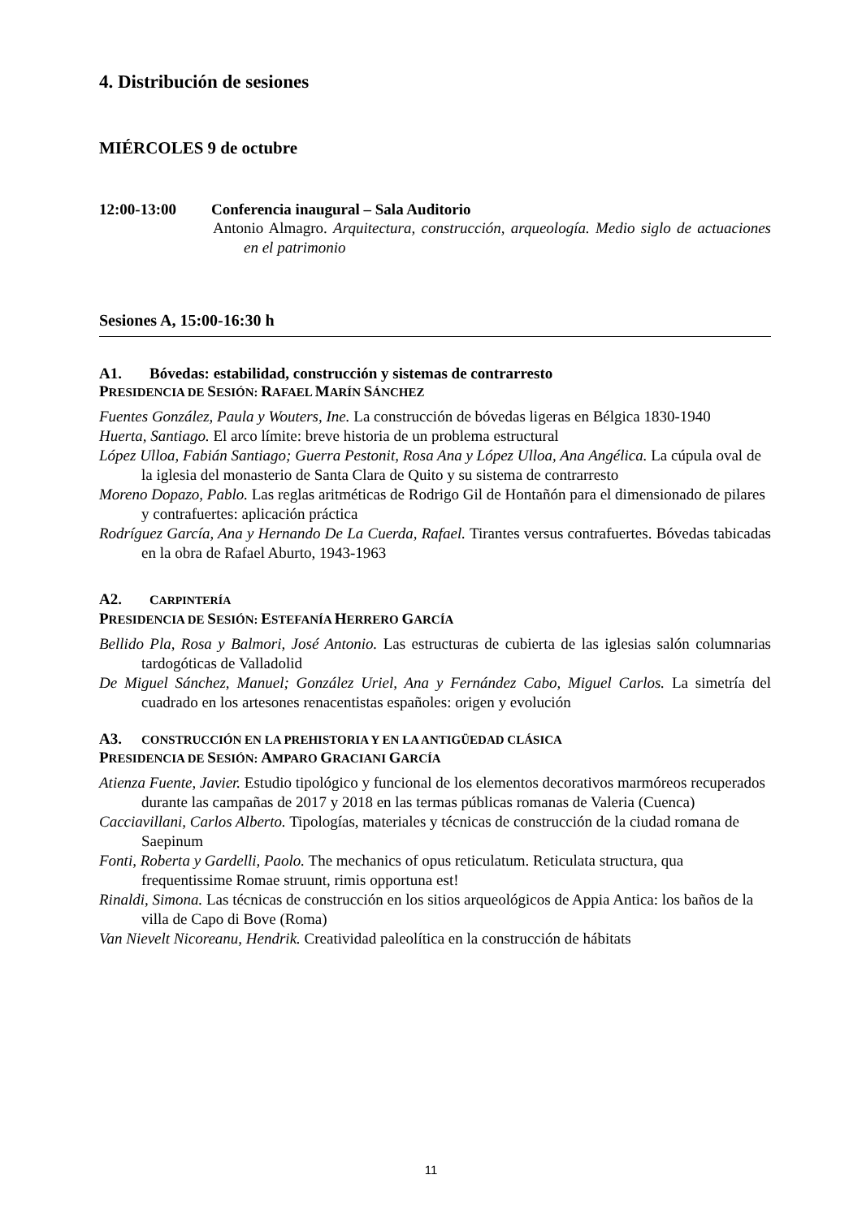4. Distribución de sesiones
MIÉRCOLES 9 de octubre
12:00-13:00 Conferencia inaugural – Sala Auditorio
Antonio Almagro. Arquitectura, construcción, arqueología. Medio siglo de actuaciones en el patrimonio
Sesiones A, 15:00-16:30 h
A1. Bóvedas: estabilidad, construcción y sistemas de contrarresto
PRESIDENCIA DE SESIÓN: RAFAEL MARÍN SÁNCHEZ
Fuentes González, Paula y Wouters, Ine. La construcción de bóvedas ligeras en Bélgica 1830-1940
Huerta, Santiago. El arco límite: breve historia de un problema estructural
López Ulloa, Fabián Santiago; Guerra Pestonit, Rosa Ana y López Ulloa, Ana Angélica. La cúpula oval de la iglesia del monasterio de Santa Clara de Quito y su sistema de contrarresto
Moreno Dopazo, Pablo. Las reglas aritméticas de Rodrigo Gil de Hontañón para el dimensionado de pilares y contrafuertes: aplicación práctica
Rodríguez García, Ana y Hernando De La Cuerda, Rafael. Tirantes versus contrafuertes. Bóvedas tabicadas en la obra de Rafael Aburto, 1943-1963
A2. CARPINTERÍA
PRESIDENCIA DE SESIÓN: ESTEFANÍA HERRERO GARCÍA
Bellido Pla, Rosa y Balmori, José Antonio. Las estructuras de cubierta de las iglesias salón columnarias tardogóticas de Valladolid
De Miguel Sánchez, Manuel; González Uriel, Ana y Fernández Cabo, Miguel Carlos. La simetría del cuadrado en los artesones renacentistas españoles: origen y evolución
A3. CONSTRUCCIÓN EN LA PREHISTORIA Y EN LA ANTIGÜEDAD CLÁSICA
PRESIDENCIA DE SESIÓN: AMPARO GRACIANI GARCÍA
Atienza Fuente, Javier. Estudio tipológico y funcional de los elementos decorativos marmóreos recuperados durante las campañas de 2017 y 2018 en las termas públicas romanas de Valeria (Cuenca)
Cacciavillani, Carlos Alberto. Tipologías, materiales y técnicas de construcción de la ciudad romana de Saepinum
Fonti, Roberta y Gardelli, Paolo. The mechanics of opus reticulatum. Reticulata structura, qua frequentissime Romae struunt, rimis opportuna est!
Rinaldi, Simona. Las técnicas de construcción en los sitios arqueológicos de Appia Antica: los baños de la villa de Capo di Bove (Roma)
Van Nievelt Nicoreanu, Hendrik. Creatividad paleolítica en la construcción de hábitats
11